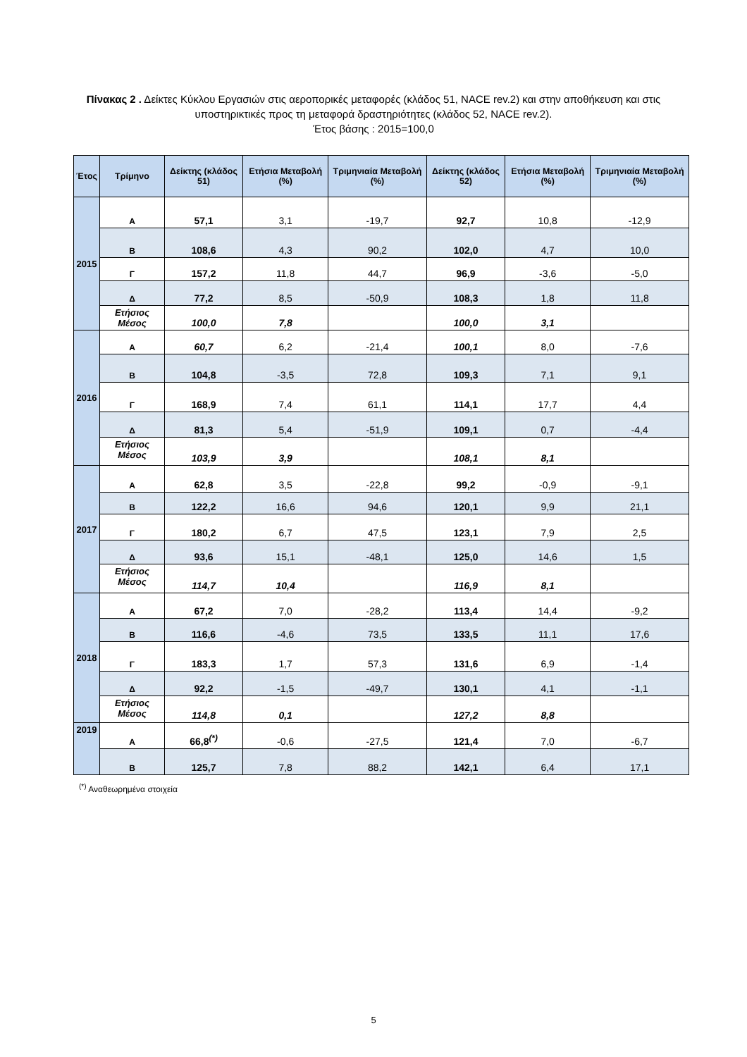Πίνακας 2 . Δείκτες Κύκλου Εργασιών στις αεροπορικές μεταφορές (κλάδος 51, NACE rev.2) και στην αποθήκευση και στις υποστηρικτικές προς τη μεταφορά δραστηριότητες (κλάδος 52, NACE rev.2).
Έτος βάσης : 2015=100,0
| Έτος | Τρίμηνο | Δείκτης (κλάδος 51) | Ετήσια Μεταβολή (%) | Τριμηνιαία Μεταβολή (%) | Δείκτης (κλάδος 52) | Ετήσια Μεταβολή (%) | Τριμηνιαία Μεταβολή (%) |
| --- | --- | --- | --- | --- | --- | --- | --- |
| 2015 | Α | 57,1 | 3,1 | -19,7 | 92,7 | 10,8 | -12,9 |
| | Β | 108,6 | 4,3 | 90,2 | 102,0 | 4,7 | 10,0 |
| | Γ | 157,2 | 11,8 | 44,7 | 96,9 | -3,6 | -5,0 |
| | Δ | 77,2 | 8,5 | -50,9 | 108,3 | 1,8 | 11,8 |
| | Ετήσιος Μέσος | 100,0 | 7,8 | | 100,0 | 3,1 | |
| 2016 | Α | 60,7 | 6,2 | -21,4 | 100,1 | 8,0 | -7,6 |
| | Β | 104,8 | -3,5 | 72,8 | 109,3 | 7,1 | 9,1 |
| | Γ | 168,9 | 7,4 | 61,1 | 114,1 | 17,7 | 4,4 |
| | Δ | 81,3 | 5,4 | -51,9 | 109,1 | 0,7 | -4,4 |
| | Ετήσιος Μέσος | 103,9 | 3,9 | | 108,1 | 8,1 | |
| 2017 | Α | 62,8 | 3,5 | -22,8 | 99,2 | -0,9 | -9,1 |
| | Β | 122,2 | 16,6 | 94,6 | 120,1 | 9,9 | 21,1 |
| | Γ | 180,2 | 6,7 | 47,5 | 123,1 | 7,9 | 2,5 |
| | Δ | 93,6 | 15,1 | -48,1 | 125,0 | 14,6 | 1,5 |
| | Ετήσιος Μέσος | 114,7 | 10,4 | | 116,9 | 8,1 | |
| 2018 | Α | 67,2 | 7,0 | -28,2 | 113,4 | 14,4 | -9,2 |
| | Β | 116,6 | -4,6 | 73,5 | 133,5 | 11,1 | 17,6 |
| | Γ | 183,3 | 1,7 | 57,3 | 131,6 | 6,9 | -1,4 |
| | Δ | 92,2 | -1,5 | -49,7 | 130,1 | 4,1 | -1,1 |
| | Ετήσιος Μέσος | 114,8 | 0,1 | | 127,2 | 8,8 | |
| 2019 | Α | 66,8<sup>(*)</sup> | -0,6 | -27,5 | 121,4 | 7,0 | -6,7 |
| | Β | 125,7 | 7,8 | 88,2 | 142,1 | 6,4 | 17,1 |
<sup>(*)</sup> Αναθεωρημένα στοιχεία
5